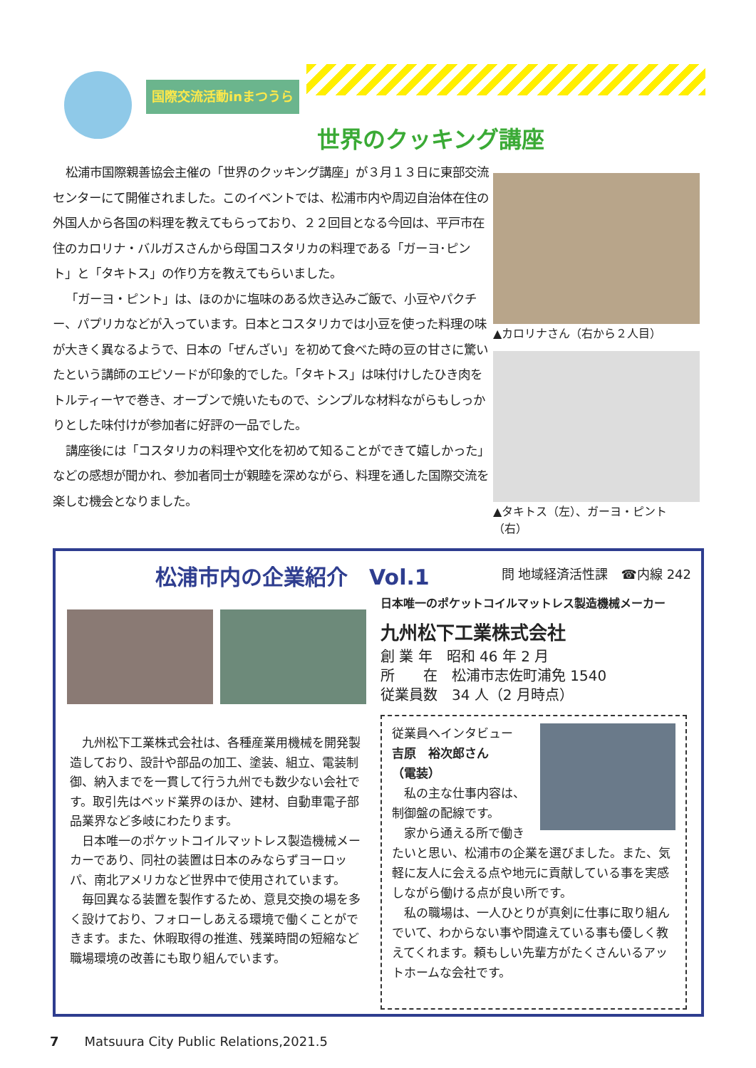国際交流活動inまつうら
世界のクッキング講座
松浦市国際親善協会主催の「世界のクッキング講座」が３月１３日に東部交流センターにて開催されました。このイベントでは、松浦市内や周辺自治体在住の外国人から各国の料理を教えてもらっており、２２回目となる今回は、平戸市在住のカロリナ・バルガスさんから母国コスタリカの料理である「ガーヨ･ピント」と「タキトス」の作り方を教えてもらいました。
「ガーヨ・ピント」は、ほのかに塩味のある炊き込みご飯で、小豆やパクチー、パプリカなどが入っています。日本とコスタリカでは小豆を使った料理の味が大きく異なるようで、日本の「ぜんざい」を初めて食べた時の豆の甘さに驚いたという講師のエピソードが印象的でした。「タキトス」は味付けしたひき肉をトルティーヤで巻き、オーブンで焼いたもので、シンプルな材料ながらもしっかりとした味付けが参加者に好評の一品でした。
講座後には「コスタリカの料理や文化を初めて知ることができて嬉しかった」などの感想が聞かれ、参加者同士が親睦を深めながら、料理を通した国際交流を楽しむ機会となりました。
▲カロリナさん（右から２人目）
▲タキトス（左）、ガーヨ・ピント（右）
松浦市内の企業紹介　Vol.1 問 地域経済活性課　☎内線 242
九州松下工業株式会社は、各種産業用機械を開発製造しており、設計や部品の加工、塗装、組立、電装制御、納入までを一貫して行う九州でも数少ない会社です。取引先はベッド業界のほか、建材、自動車電子部品業界など多岐にわたります。
日本唯一のポケットコイルマットレス製造機械メーカーであり、同社の装置は日本のみならずヨーロッパ、南北アメリカなど世界中で使用されています。
毎回異なる装置を製作するため、意見交換の場を多く設けており、フォローしあえる環境で働くことができます。また、休暇取得の推進、残業時間の短縮など職場環境の改善にも取り組んでいます。
日本唯一のポケットコイルマットレス製造機械メーカー
九州松下工業株式会社
創 業 年　昭和 46 年 2 月
所　　在　松浦市志佐町浦免 1540
従業員数　34 人（2 月時点）
従業員へインタビュー
吉原　裕次郎さん
（電装）
私の主な仕事内容は、制御盤の配線です。
家から通える所で働きたいと思い、松浦市の企業を選びました。また、気軽に友人に会える点や地元に貢献している事を実感しながら働ける点が良い所です。
私の職場は、一人ひとりが真剣に仕事に取り組んでいて、わからない事や間違えている事も優しく教えてくれます。頼もしい先輩方がたくさんいるアットホームな会社です。
7　　Matsuura City Public Relations,2021.5